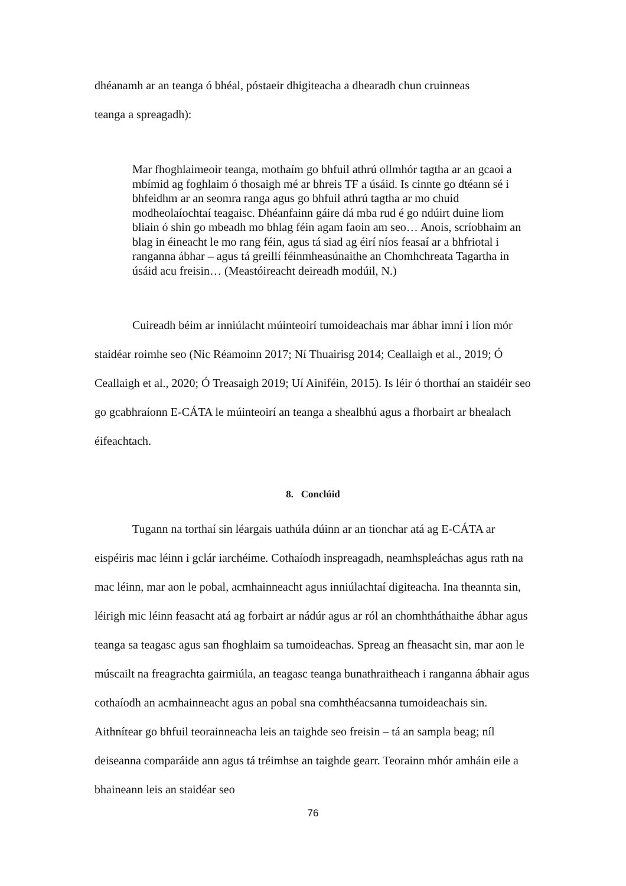dhéanamh ar an teanga ó bhéal, póstaeir dhigiteacha a dhearadh chun cruinneas
teanga a spreagadh):
Mar fhoghlaimeoir teanga, mothaím go bhfuil athrú ollmhór tagtha ar an gcaoi a mbímid ag foghlaim ó thosaigh mé ar bhreis TF a úsáid. Is cinnte go dtéann sé i bhfeidhm ar an seomra ranga agus go bhfuil athrú tagtha ar mo chuid modheolaíochtaí teagaisc. Dhéanfainn gáire dá mba rud é go ndúirt duine liom bliain ó shin go mbeadh mo bhlag féin agam faoin am seo… Anois, scríobhaim an blag in éineacht le mo rang féin, agus tá siad ag éirí níos feasaí ar a bhfriotal i ranganna ábhar – agus tá greillí féinmheasúnaithe an Chomhchreata Tagartha in úsáid acu freisin… (Meastóireacht deireadh modúil, N.)
Cuireadh béim ar inniúlacht múinteoirí tumoideachais mar ábhar imní i líon mór staidéar roimhe seo (Nic Réamoinn 2017; Ní Thuairisg 2014; Ceallaigh et al., 2019; Ó Ceallaigh et al., 2020; Ó Treasaigh 2019; Uí Ainiféin, 2015). Is léir ó thorthaí an staidéir seo go gcabhraíonn E-CÁTA le múinteoirí an teanga a shealbhú agus a fhorbairt ar bhealach éifeachtach.
8. Conclúid
Tugann na torthaí sin léargais uathúla dúinn ar an tionchar atá ag E-CÁTA ar eispéiris mac léinn i gclár iarchéime. Cothaíodh inspreagadh, neamhspleáchas agus rath na mac léinn, mar aon le pobal, acmhainneacht agus inniúlachtaí digiteacha. Ina theannta sin, léirigh mic léinn feasacht atá ag forbairt ar nádúr agus ar ról an chomhtháthaithe ábhar agus teanga sa teagasc agus san fhoghlaim sa tumoideachas. Spreag an fheasacht sin, mar aon le múscailt na freagrachta gairmiúla, an teagasc teanga bunathraitheach i ranganna ábhair agus cothaíodh an acmhainneacht agus an pobal sna comhthéacsanna tumoideachais sin. Aithnítear go bhfuil teorainneacha leis an taighde seo freisin – tá an sampla beag; níl deiseanna comparáide ann agus tá tréimhse an taighde gearr. Teorainn mhór amháin eile a bhaineann leis an staidéar seo
76